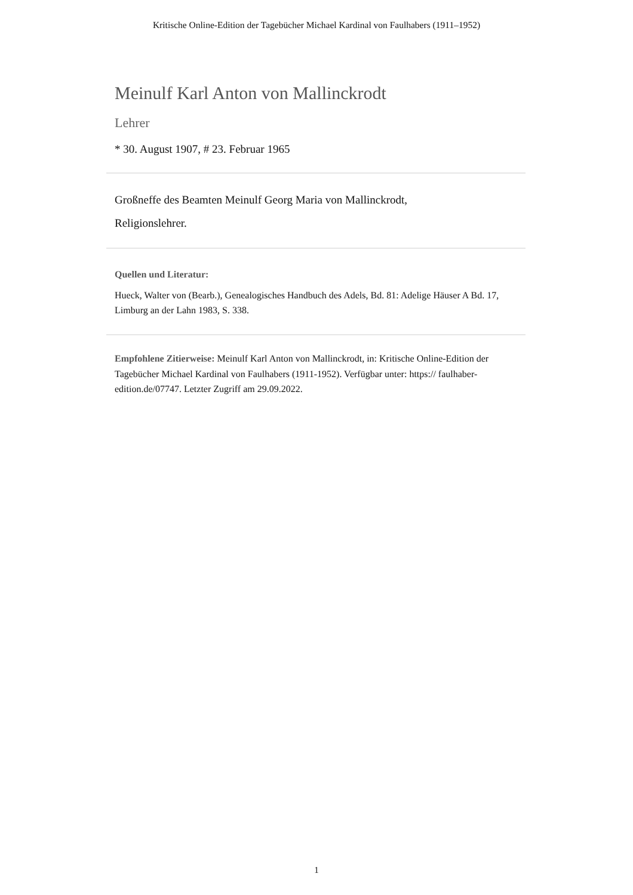Kritische Online-Edition der Tagebücher Michael Kardinal von Faulhabers (1911–1952)
Meinulf Karl Anton von Mallinckrodt
Lehrer
* 30. August 1907, # 23. Februar 1965
Großneffe des Beamten Meinulf Georg Maria von Mallinckrodt,
Religionslehrer.
Quellen und Literatur:
Hueck, Walter von (Bearb.), Genealogisches Handbuch des Adels, Bd. 81: Adelige Häuser A Bd. 17, Limburg an der Lahn 1983, S. 338.
Empfohlene Zitierweise: Meinulf Karl Anton von Mallinckrodt, in: Kritische Online-Edition der Tagebücher Michael Kardinal von Faulhabers (1911-1952). Verfügbar unter: https:// faulhaber-edition.de/07747. Letzter Zugriff am 29.09.2022.
1